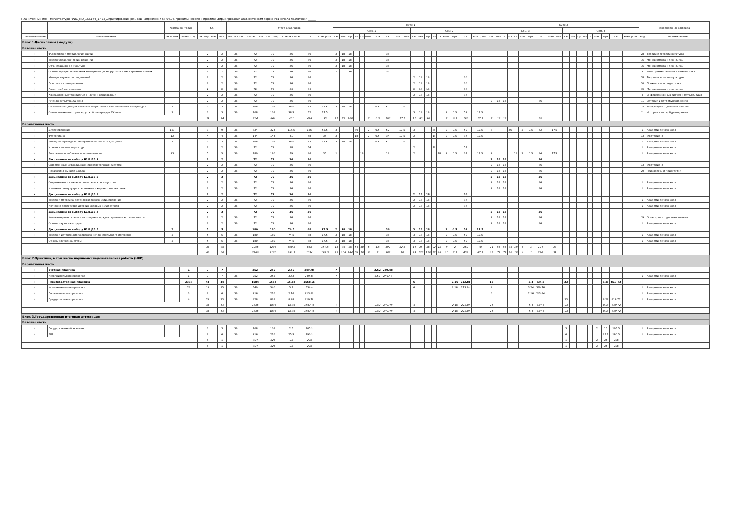План Учебный план магистратуры 'ФИС_МО_163,164_17-18_Дирижирование.plx', код направления 53.04.04, профиль: Теория и практика дирижирования академическим хором, год начала подготовки ______
| - | - | Форма контроля | | з.е. | | - | Итого акад.часов | | | | | Курс 1 | | | | | | | | | | | | | | | | | | Курс 2 | | | | | | | | | | | | | | | | | | Закрепленная кафедра | |
| --- | --- | --- | --- | --- | --- | --- | --- | --- | --- | --- | --- | --- | --- | --- | --- | --- | --- | --- | --- | --- | --- | --- | --- | --- | --- | --- | --- | --- | --- | --- | --- | --- | --- | --- | --- | --- | --- | --- | --- | --- | --- | --- | --- | --- | --- | --- | --- | --- | --- |
| | | | | | | | | | | | | Сем. 1 | | | | | | | | | Сем. 2 | | | | | | | | | Сем. 3 | | | | | | | | | Сем. 4 | | | | | | | | | | |
| Считать в плане | Наименование | Экза мен | Зачет с оц. | Экспер тное | Факт | Часов в з.е. | Экспер тное | По плану | Контакт часы | СР | Конт роль | з.е. | Лек | Пр | ИЗ | ГЗ | Конс | ПрА | СР | Конт роль | з.е. | Лек | Пр | ИЗ | ГЗ | Конс | ПрА | СР | Конт роль | з.е. | Лек | Пр | ИЗ | ГЗ | Конс | ПрА | СР | Конт роль | з.е. | Лек | Пр | ИЗ | ГЗ | Конс | ПрА | СР | Конт роль | Код | Наименование |
| Блок 1.Дисциплины (модули) | | | | | | | | | | | | | | | | | | | | | | | | | | | | | | | | | | | | | | | | | | | | | | | | | |
| Базовая часть | | | | | | | | | | | | | | | | | | | | | | | | | | | | | | | | | | | | | | | | | | | | | | | | | |
| + | Философия и методология науки | | | 2 | 2 | 36 | 72 | 72 | 36 | 36 | | 2 | 18 | 18 | | | | | 36 | | | | | | | | | | | | | | | | | | | | | | | | | | | | | 28 | Теории и истории культуры |
| + | Теория управленческих решений | | | 2 | 2 | 36 | 72 | 72 | 36 | 36 | | 2 | 18 | 18 | | | | | 36 | | | | | | | | | | | | | | | | | | | | | | | | | | | | | 15 | Менеджмента и экономики |
| + | Организационная культура | | | 2 | 2 | 36 | 72 | 72 | 36 | 36 | | 2 | 18 | 18 | | | | | 36 | | | | | | | | | | | | | | | | | | | | | | | | | | | | | 15 | Менеджмента и экономики |
| + | Основы профессиональных коммуникаций на русском и иностранном языках | | | 2 | 2 | 36 | 72 | 72 | 36 | 36 | | 2 | | 36 | | | | | 36 | | | | | | | | | | | | | | | | | | | | | | | | | | | | | 5 | Иностранных языков и лингвистики |
| + | Методы научных исследований | | | 2 | 2 | 36 | 72 | 72 | 36 | 36 | | | | | | | | | | | 2 | 18 | 18 | | | | | 36 | | | | | | | | | | | | | | | | | | | | 28 | Теории и истории культуры |
| + | Психология саморазвития | | | 2 | 2 | 36 | 72 | 72 | 36 | 36 | | | | | | | | | | | 2 | 18 | 18 | | | | | 36 | | | | | | | | | | | | | | | | | | | | 20 | Психологии и педагогики |
| + | Проектный менеджмент | | | 2 | 2 | 36 | 72 | 72 | 36 | 36 | | | | | | | | | | | 2 | 18 | 18 | | | | | 36 | | | | | | | | | | | | | | | | | | | | 15 | Менеджмента и экономики |
| + | Компьютерные технологии в науке и образовании | | | 2 | 2 | 36 | 72 | 72 | 36 | 36 | | | | | | | | | | | 2 | 18 | 18 | | | | | 36 | | | | | | | | | | | | | | | | | | | | 9 | Информационных систем и мультимедиа |
| + | Русская культура XX века | | | 2 | 2 | 36 | 72 | 72 | 36 | 36 | | | | | | | | | | | | | | | | | | | | 2 | 18 | 18 | | | | | 36 | | | | | | | | | | | 11 | Истории и петербурговедения |
| + | Основные тенденции развития современной отечественной литературы | 1 | | 3 | 3 | 36 | 108 | 108 | 38.5 | 52 | 17.5 | 3 | 18 | 18 | | | 2 | 0.5 | 52 | 17.5 | | | | | | | | | | | | | | | | | | | | | | | | | | | | 14 | Литературы и детского чтения |
| + | Отечественная история в русской литературе XX века | 2 | | 3 | 3 | 36 | 108 | 108 | 38.5 | 52 | 17.5 | | | | | | | | | | 3 | 18 | 18 | | | 2 | 0.5 | 52 | 17.5 | | | | | | | | | | | | | | | | | | | 11 | Истории и петербурговедения |
| | | | | 24 | 24 | | 864 | 864 | 401 | 428 | 35 | 11 | 72 | 108 | | | 2 | 0.5 | 196 | 17.5 | 11 | 90 | 90 | | | 2 | 0.5 | 196 | 17.5 | 2 | 18 | 18 | | | | | 36 | | | | | | | | | | | | |
| Вариативная часть | | | | | | | | | | | | | | | | | | | | | | | | | | | | | | | | | | | | | | | | | | | | | | | | | |
| + | Дирижирование | 123 | | 9 | 9 | 36 | 324 | 324 | 115.5 | 156 | 52.5 | 3 | | | 36 | | 2 | 0.5 | 52 | 17.5 | 3 | | | 36 | | 2 | 0.5 | 52 | 17.5 | 3 | | | 36 | | 2 | 0.5 | 52 | 17.5 | | | | | | | | | | 1 | Академического хора |
| + | Фортепиано | 12 | | 4 | 4 | 36 | 144 | 144 | 41 | 68 | 35 | 2 | | | 18 | | 2 | 0.5 | 34 | 17.5 | 2 | | | 18 | | 2 | 0.5 | 34 | 17.5 | | | | | | | | | | | | | | | | | | | 33 | Фортепиано |
| + | Методика преподавания профессиональных дисциплин | 1 | | 3 | 3 | 36 | 108 | 108 | 38.5 | 52 | 17.5 | 3 | 18 | 18 | | | 2 | 0.5 | 52 | 17.5 | | | | | | | | | | | | | | | | | | | | | | | | | | | | 1 | Академического хора |
| + | Чтение и анализ партитур | | | 2 | 2 | 36 | 72 | 72 | 18 | 54 | | | | | | | | | | | 2 | | | 18 | | | | 54 | | | | | | | | | | | | | | | | | | | | 1 | Академического хора |
| + | Вокально-ансамблевое исполнительство | 23 | | 5 | 5 | 36 | 180 | 180 | 59 | 86 | 35 | 1 | | | | 18 | | | 18 | | 2 | | | | 18 | 2 | 0.5 | 34 | 17.5 | 2 | | | | 18 | 2 | 0.5 | 34 | 17.5 | | | | | | | | | | 1 | Академического хора |
| + | Дисциплины по выбору Б1.В.ДВ.1 | | | 2 | 2 | | 72 | 72 | 36 | 36 | | | | | | | | | | | | | | | | | | | | 2 | 18 | 18 | | | | | 36 | | | | | | | | | | | | |
| + | Современные музыкальные образовательные системы | | | 2 | 2 | 36 | 72 | 72 | 36 | 36 | | | | | | | | | | | | | | | | | | | | 2 | 18 | 18 | | | | | 36 | | | | | | | | | | | 33 | Фортепиано |
| - | Педагогика высшей школы | | | 2 | 2 | 36 | 72 | 72 | 36 | 36 | | | | | | | | | | | | | | | | | | | | 2 | 18 | 18 | | | | | 36 | | | | | | | | | | | 20 | Психологии и педагогики |
| + | Дисциплины по выбору Б1.В.ДВ.2 | | | 2 | 2 | | 72 | 72 | 36 | 36 | | | | | | | | | | | | | | | | | | | | 2 | 18 | 18 | | | | | 36 | | | | | | | | | | | | |
| + | Современное хоровое исполнительское искусство | | | 2 | 2 | 36 | 72 | 72 | 36 | 36 | | | | | | | | | | | | | | | | | | | | 2 | 18 | 18 | | | | | 36 | | | | | | | | | | | 1 | Академического хора |
| - | Изучение репертуара современных хоровых коллективов | | | 2 | 2 | 36 | 72 | 72 | 36 | 36 | | | | | | | | | | | | | | | | | | | | 2 | 18 | 18 | | | | | 36 | | | | | | | | | | | 1 | Академического хора |
| + | Дисциплины по выбору Б1.В.ДВ.3 | | | 2 | 2 | | 72 | 72 | 36 | 36 | | | | | | | | | | | 2 | 18 | 18 | | | | | 36 | | | | | | | | | | | | | | | | | | | | | |
| + | Теория и методика детского хорового музицирования | | | 2 | 2 | 36 | 72 | 72 | 36 | 36 | | | | | | | | | | | 2 | 18 | 18 | | | | | 36 | | | | | | | | | | | | | | | | | | | | 1 | Академического хора |
| - | Изучение репертуара детских хоровых коллективов | | | 2 | 2 | 36 | 72 | 72 | 36 | 36 | | | | | | | | | | | 2 | 18 | 18 | | | | | 36 | | | | | | | | | | | | | | | | | | | | 1 | Академического хора |
| + | Дисциплины по выбору Б1.В.ДВ.4 | | | 2 | 2 | | 72 | 72 | 36 | 36 | | | | | | | | | | | | | | | | | | | | 2 | 18 | 18 | | | | | 36 | | | | | | | | | | | | |
| + | Компьютерные технологии создания и редактирования нотного текста | | | 2 | 2 | 36 | 72 | 72 | 36 | 36 | | | | | | | | | | | | | | | | | | | | 2 | 18 | 18 | | | | | 36 | | | | | | | | | | | 19 | Оркестрового дирижирования |
| - | Основы звукорежиссуры | | | 2 | 2 | 36 | 72 | 72 | 36 | 36 | | | | | | | | | | | | | | | | | | | | 2 | 18 | 18 | | | | | 36 | | | | | | | | | | | 1 | Академического хора |
| + | Дисциплины по выбору Б1.В.ДВ.5 | 2 | | 5 | 5 | | 180 | 180 | 74.5 | 88 | 17.5 | 2 | 18 | 18 | | | | | 36 | | 3 | 18 | 18 | | | 2 | 0.5 | 52 | 17.5 | | | | | | | | | | | | | | | | | | | | |
| + | Теория и история дирижёрского исполнительского искусства | 2 | | 5 | 5 | 36 | 180 | 180 | 74.5 | 88 | 17.5 | 2 | 18 | 18 | | | | | 36 | | 3 | 18 | 18 | | | 2 | 0.5 | 52 | 17.5 | | | | | | | | | | | | | | | | | | | 1 | Академического хора |
| - | Основы звукорежиссуры | 2 | | 5 | 5 | 36 | 180 | 180 | 74.5 | 88 | 17.5 | 2 | 18 | 18 | | | | | 36 | | 3 | 18 | 18 | | | 2 | 0.5 | 52 | 17.5 | | | | | | | | | | | | | | | | | | | 1 | Академического хора |
| | | | | 36 | 36 | | 1296 | 1296 | 490.5 | 648 | 157.5 | 11 | 36 | 36 | 54 | 18 | 6 | 1.5 | 192 | 52.5 | 14 | 36 | 36 | 72 | 18 | 8 | 2 | 262 | 70 | 11 | 54 | 54 | 36 | 18 | 4 | 1 | 194 | 35 | | | | | | | | | | | |
| | | | | 60 | 60 | | 2160 | 2160 | 891.5 | 1076 | 192.5 | 22 | 108 | 144 | 54 | 18 | 8 | 2 | 388 | 70 | 25 | 126 | 126 | 72 | 18 | 10 | 2.5 | 458 | 87.5 | 13 | 72 | 72 | 36 | 18 | 4 | 1 | 230 | 35 | | | | | | | | | | | |
| Блок 2.Практики, в том числе научно-исследовательская работа (НИР) | | | | | | | | | | | | | | | | | | | | | | | | | | | | | | | | | | | | | | | | | | | | | | | | | |
| Вариативная часть | | | | | | | | | | | | | | | | | | | | | | | | | | | | | | | | | | | | | | | | | | | | | | | | | |
| + | Учебная практика | | 1 | 7 | 7 | | 252 | 252 | 2.52 | 249.48 | | 7 | | | | | | 2.52 | 249.48 | | | | | | | | | | | | | | | | | | | | | | | | | | | | | | |
| + | Исполнительская практика | | 1 | 7 | 7 | 36 | 252 | 252 | 2.52 | 249.48 | | 7 | | | | | | 2.52 | 249.48 | | | | | | | | | | | | | | | | | | | | | | | | | | | | | 1 | Академического хора |
| + | Производственная практика | | 2334 | 44 | 44 | | 1584 | 1584 | 15.84 | 1568.16 | | | | | | | | | | | 6 | | | | | | 2.16 | 213.84 | | 15 | | | | | | 5.4 | 534.6 | | 23 | | | | | | 8.28 | 819.72 | | | |
| + | Исполнительская практика | | 23 | 15 | 15 | 36 | 540 | 540 | 5.4 | 534.6 | | | | | | | | | | | 6 | | | | | | 2.16 | 213.84 | | 9 | | | | | | 3.24 | 320.76 | | | | | | | | | | | 1 | Академического хора |
| + | Педагогическая практика | | 3 | 6 | 6 | 36 | 216 | 216 | 2.16 | 213.84 | | | | | | | | | | | | | | | | | | | | 6 | | | | | | 2.16 | 213.84 | | | | | | | | | | | 1 | Академического хора |
| + | Преддипломная практика | | 4 | 23 | 23 | 36 | 828 | 828 | 8.28 | 819.72 | | | | | | | | | | | | | | | | | | | | | | | | | | | | | 23 | | | | | | 8.28 | 819.72 | | 1 | Академического хора |
| | | | | 51 | 51 | | 1836 | 1836 | 18.36 | 1817.64 | | 7 | | | | | | 2.52 | 249.48 | | 6 | | | | | | 2.16 | 213.84 | | 15 | | | | | | 5.4 | 534.6 | | 23 | | | | | | 8.28 | 819.72 | | | |
| | | | | 51 | 51 | | 1836 | 1836 | 18.36 | 1817.64 | | 7 | | | | | | 2.52 | 249.48 | | 6 | | | | | | 2.16 | 213.84 | | 15 | | | | | | 5.4 | 534.6 | | 23 | | | | | | 8.28 | 819.72 | | | |
| Блок 3.Государственная итоговая аттестация | | | | | | | | | | | | | | | | | | | | | | | | | | | | | | | | | | | | | | | | | | | | | | | | | |
| Базовая часть | | | | | | | | | | | | | | | | | | | | | | | | | | | | | | | | | | | | | | | | | | | | | | | | | |
| + | Государственный экзамен | | | 3 | 3 | 36 | 108 | 108 | 2.5 | 105.5 | | | | | | | | | | | | | | | | | | | | | | | | | | | | | 3 | | | | | 2 | 0.5 | 105.5 | | 1 | Академического хора |
| + | ВКР | | | 6 | 6 | 36 | 216 | 216 | 25.5 | 190.5 | | | | | | | | | | | | | | | | | | | | | | | | | | | | | 6 | | | | | | 25.5 | 190.5 | | 1 | Академического хора |
| | | | | 9 | 9 | | 324 | 324 | 28 | 296 | | | | | | | | | | | | | | | | | | | | | | | | | | | | | 9 | | | | | 2 | 26 | 296 | | | |
| | | | | 9 | 9 | | 324 | 324 | 28 | 296 | | | | | | | | | | | | | | | | | | | | | | | | | | | | | 9 | | | | | 2 | 26 | 296 | | | |